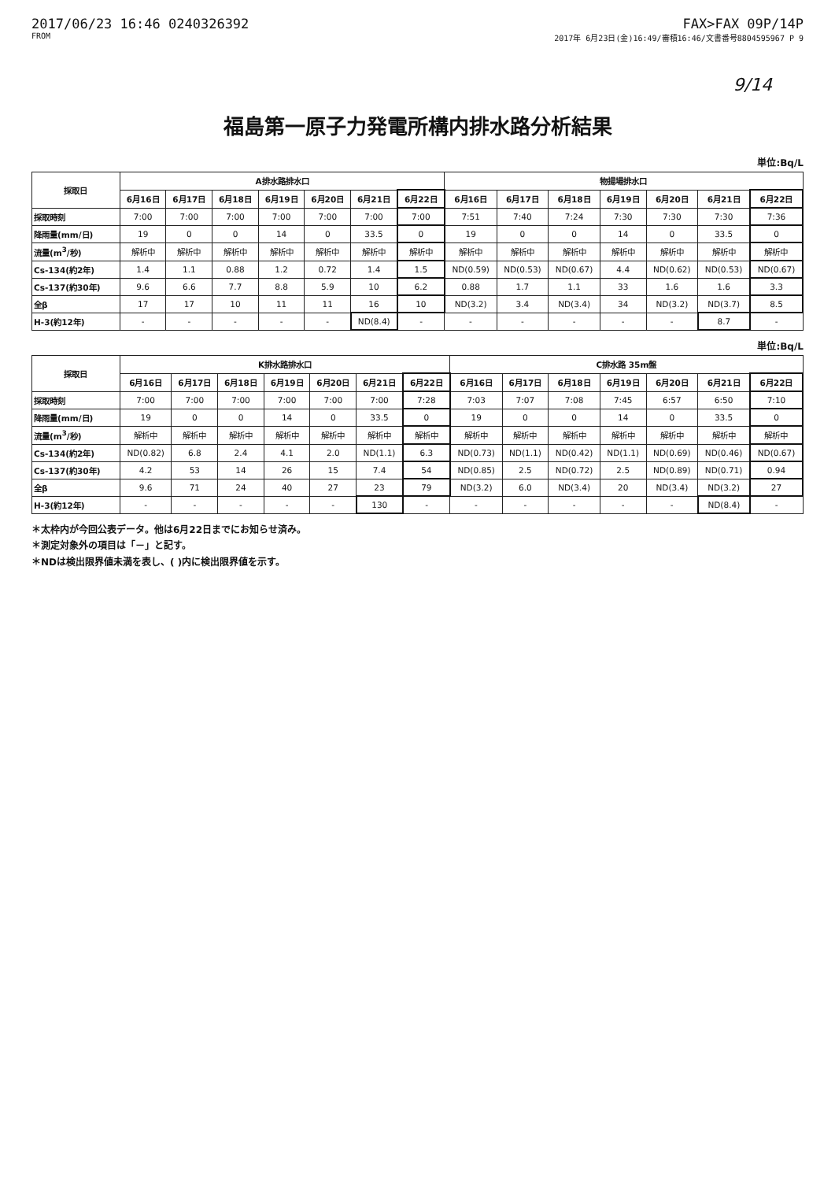2017/06/23 16:46 0240326392 FAX>FAX 09P/14P
FROM 2017年 6月23日(金)16:49/審積16:46/文書番号8804595967 P 9
9/14
福島第一原子力発電所構内排水路分析結果
単位:Bq/L
| 採取日 | A排水路排水口 | | | | | | | 物揚場排水口 | | | | | | |
| --- | --- | --- | --- | --- | --- | --- | --- | --- | --- | --- | --- | --- | --- | --- |
| | 6月16日 | 6月17日 | 6月18日 | 6月19日 | 6月20日 | 6月21日 | 6月22日 | 6月16日 | 6月17日 | 6月18日 | 6月19日 | 6月20日 | 6月21日 | 6月22日 |
| 採取時刻 | 7:00 | 7:00 | 7:00 | 7:00 | 7:00 | 7:00 | 7:00 | 7:51 | 7:40 | 7:24 | 7:30 | 7:30 | 7:30 | 7:36 |
| 降雨量(mm/日) | 19 | 0 | 0 | 14 | 0 | 33.5 | 0 | 19 | 0 | 0 | 14 | 0 | 33.5 | 0 |
| 流量(m<sup>3</sup>/秒) | 解析中 | 解析中 | 解析中 | 解析中 | 解析中 | 解析中 | 解析中 | 解析中 | 解析中 | 解析中 | 解析中 | 解析中 | 解析中 | 解析中 |
| Cs-134(約2年) | 1.4 | 1.1 | 0.88 | 1.2 | 0.72 | 1.4 | 1.5 | ND(0.59) | ND(0.53) | ND(0.67) | 4.4 | ND(0.62) | ND(0.53) | ND(0.67) |
| Cs-137(約30年) | 9.6 | 6.6 | 7.7 | 8.8 | 5.9 | 10 | 6.2 | 0.88 | 1.7 | 1.1 | 33 | 1.6 | 1.6 | 3.3 |
| 全β | 17 | 17 | 10 | 11 | 11 | 16 | 10 | ND(3.2) | 3.4 | ND(3.4) | 34 | ND(3.2) | ND(3.7) | 8.5 |
| H-3(約12年) | - | - | - | - | - | ND(8.4) | - | - | - | - | - | - | 8.7 | - |
単位:Bq/L
| 採取日 | K排水路排水口 | | | | | | | C排水路 35m盤 | | | | | | |
| --- | --- | --- | --- | --- | --- | --- | --- | --- | --- | --- | --- | --- | --- | --- |
| | 6月16日 | 6月17日 | 6月18日 | 6月19日 | 6月20日 | 6月21日 | 6月22日 | 6月16日 | 6月17日 | 6月18日 | 6月19日 | 6月20日 | 6月21日 | 6月22日 |
| 採取時刻 | 7:00 | 7:00 | 7:00 | 7:00 | 7:00 | 7:00 | 7:28 | 7:03 | 7:07 | 7:08 | 7:45 | 6:57 | 6:50 | 7:10 |
| 降雨量(mm/日) | 19 | 0 | 0 | 14 | 0 | 33.5 | 0 | 19 | 0 | 0 | 14 | 0 | 33.5 | 0 |
| 流量(m<sup>3</sup>/秒) | 解析中 | 解析中 | 解析中 | 解析中 | 解析中 | 解析中 | 解析中 | 解析中 | 解析中 | 解析中 | 解析中 | 解析中 | 解析中 | 解析中 |
| Cs-134(約2年) | ND(0.82) | 6.8 | 2.4 | 4.1 | 2.0 | ND(1.1) | 6.3 | ND(0.73) | ND(1.1) | ND(0.42) | ND(1.1) | ND(0.69) | ND(0.46) | ND(0.67) |
| Cs-137(約30年) | 4.2 | 53 | 14 | 26 | 15 | 7.4 | 54 | ND(0.85) | 2.5 | ND(0.72) | 2.5 | ND(0.89) | ND(0.71) | 0.94 |
| 全β | 9.6 | 71 | 24 | 40 | 27 | 23 | 79 | ND(3.2) | 6.0 | ND(3.4) | 20 | ND(3.4) | ND(3.2) | 27 |
| H-3(約12年) | - | - | - | - | - | 130 | - | - | - | - | - | - | ND(8.4) | - |
＊太枠内が今回公表データ。他は6月22日までにお知らせ済み。
＊測定対象外の項目は「－」と記す。
＊NDは検出限界値未満を表し、( )内に検出限界値を示す。